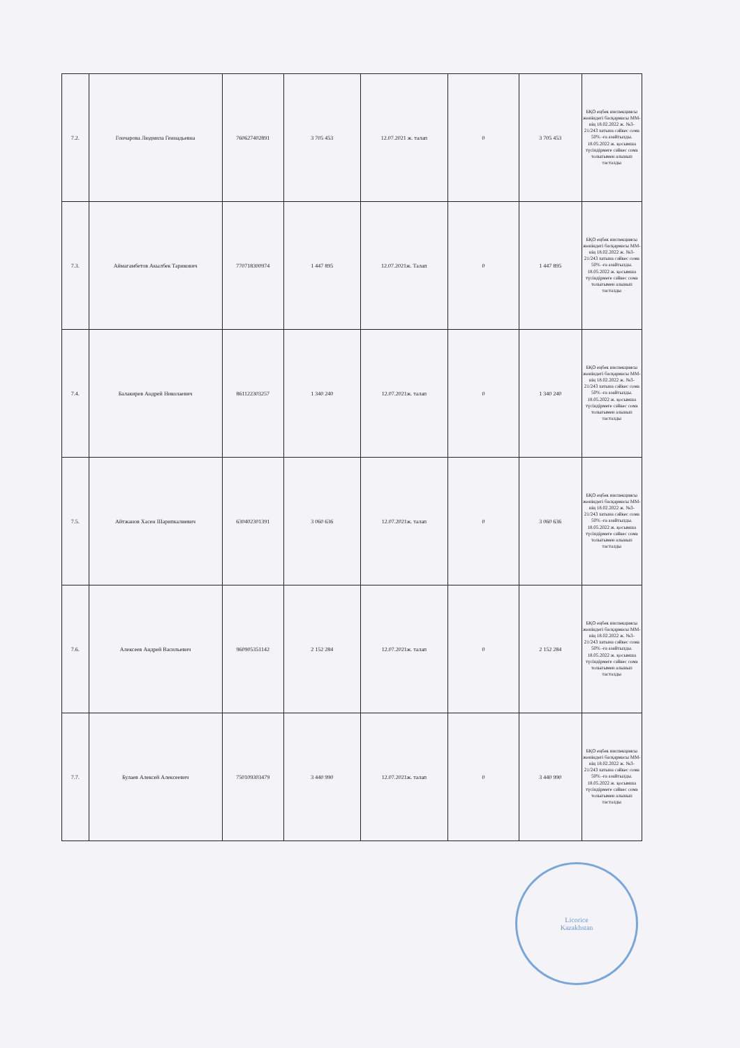| 7.2. | Гончарова Людмила Геннадьевна | 760627402891 | 3 705 453 | 12.07.2021 ж. талап | 0 | 3 705 453 | БҚО еңбек инспекциясы жөніндегі басқармасы ММ-нің 18.02.2022 ж. №3-21/243 хатына сәйкес сома 50% -ға азайтылды. 18.05.2022 ж. қосымша түсіндірмеге сәйкес сома толығымен алынып тасталды |
| 7.3. | Аймагамбетов Акылбек Тарикович | 770718300974 | 1 447 895 | 12.07.2021ж. Талап | 0 | 1 447 895 | БҚО еңбек инспекциясы жөніндегі басқармасы ММ-нің 18.02.2022 ж. №3-21/243 хатына сәйкес сома 50% -ға азайтылды. 18.05.2022 ж. қосымша түсіндірмеге сәйкес сома толығымен алынып тасталды |
| 7.4. | Балакирев Андрей Николаевич | 861122303257 | 1 340 240 | 12.07.2021ж. талап | 0 | 1 340 240 | БҚО еңбек инспекциясы жөніндегі басқармасы ММ-нің 18.02.2022 ж. №3-21/243 хатына сәйкес сома 50% -ға азайтылды. 18.05.2022 ж. қосымша түсіндірмеге сәйкес сома толығымен алынып тасталды |
| 7.5. | Айтжанов Хасен Шарипкалиевич | 630402301391 | 3 060 636 | 12.07.2021ж. талап | 0 | 3 060 636 | БҚО еңбек инспекциясы жөніндегі басқармасы ММ-нің 18.02.2022 ж. №3-21/243 хатына сәйкес сома 50% -ға азайтылды. 18.05.2022 ж. қосымша түсіндірмеге сәйкес сома толығымен алынып тасталды |
| 7.6. | Алексеев Андрей Васильевич | 960905351142 | 2 152 284 | 12.07.2021ж. талап | 0 | 2 152 284 | БҚО еңбек инспекциясы жөніндегі басқармасы ММ-нің 18.02.2022 ж. №3-21/243 хатына сәйкес сома 50% -ға азайтылды. 18.05.2022 ж. қосымша түсіндірмеге сәйкес сома толығымен алынып тасталды |
| 7.7. | Булаев Алексей Алексеевич | 750109303479 | 3 440 990 | 12.07.2021ж. талап | 0 | 3 440 990 | БҚО еңбек инспекциясы жөніндегі басқармасы ММ-нің 18.02.2022 ж. №3-21/243 хатына сәйкес сома 50% -ға азайтылды. 18.05.2022 ж. қосымша түсіндірмеге сәйкес сома толығымен алынып тасталды |
Licorice
Kazakhstan